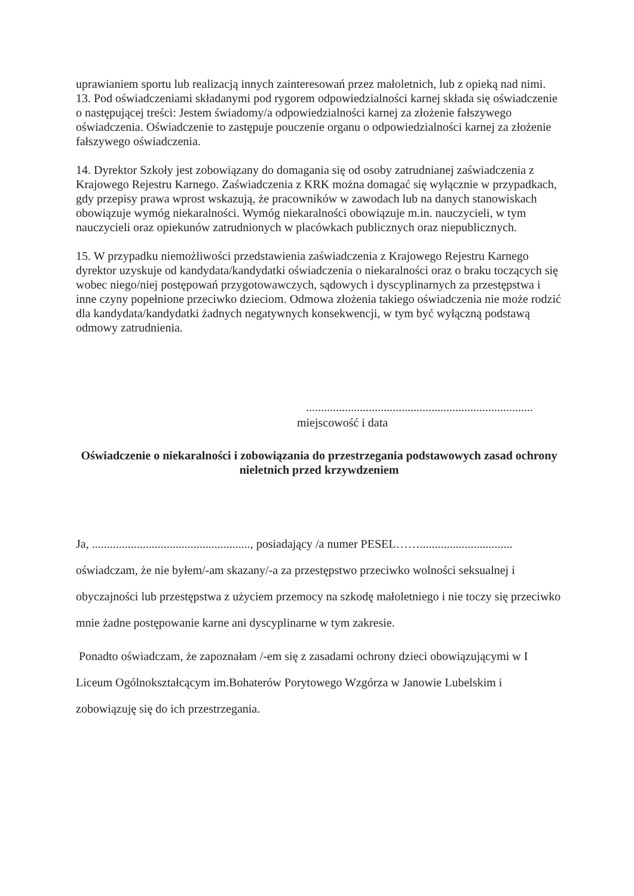uprawianiem sportu lub realizacją innych zainteresowań przez małoletnich, lub z opieką nad nimi.
13. Pod oświadczeniami składanymi pod rygorem odpowiedzialności karnej składa się oświadczenie o następującej treści: Jestem świadomy/a odpowiedzialności karnej za złożenie fałszywego oświadczenia. Oświadczenie to zastępuje pouczenie organu o odpowiedzialności karnej za złożenie fałszywego oświadczenia.
14. Dyrektor Szkoły jest zobowiązany do domagania się od osoby zatrudnianej zaświadczenia z Krajowego Rejestru Karnego. Zaświadczenia z KRK można domagać się wyłącznie w przypadkach, gdy przepisy prawa wprost wskazują, że pracowników w zawodach lub na danych stanowiskach obowiązuje wymóg niekaralności. Wymóg niekaralności obowiązuje m.in. nauczycieli, w tym nauczycieli oraz opiekunów zatrudnionych w placówkach publicznych oraz niepublicznych.
15. W przypadku niemożliwości przedstawienia zaświadczenia z Krajowego Rejestru Karnego dyrektor uzyskuje od kandydata/kandydatki oświadczenia o niekaralności oraz o braku toczących się wobec niego/niej postępowań przygotowawczych, sądowych i dyscyplinarnych za przestępstwa i inne czyny popełnione przeciwko dzieciom. Odmowa złożenia takiego oświadczenia nie może rodzić dla kandydata/kandydatki żadnych negatywnych konsekwencji, w tym być wyłączną podstawą odmowy zatrudnienia.
............................................................................
miejscowość i data
Oświadczenie o niekaralności i zobowiązania do przestrzegania podstawowych zasad ochrony nieletnich przed krzywdzeniem
Ja, ....................................................., posiadający /a numer PESEL……............................... oświadczam, że nie byłem/-am skazany/-a za przestępstwo przeciwko wolności seksualnej i obyczajności lub przestępstwa z użyciem przemocy na szkodę małoletniego i nie toczy się przeciwko mnie żadne postępowanie karne ani dyscyplinarne w tym zakresie.
Ponadto oświadczam, że zapoznałam /-em się z zasadami ochrony dzieci obowiązującymi w I Liceum Ogólnokształcącym im.Bohaterów Porytowego Wzgórza w Janowie Lubelskim i zobowiązuję się do ich przestrzegania.